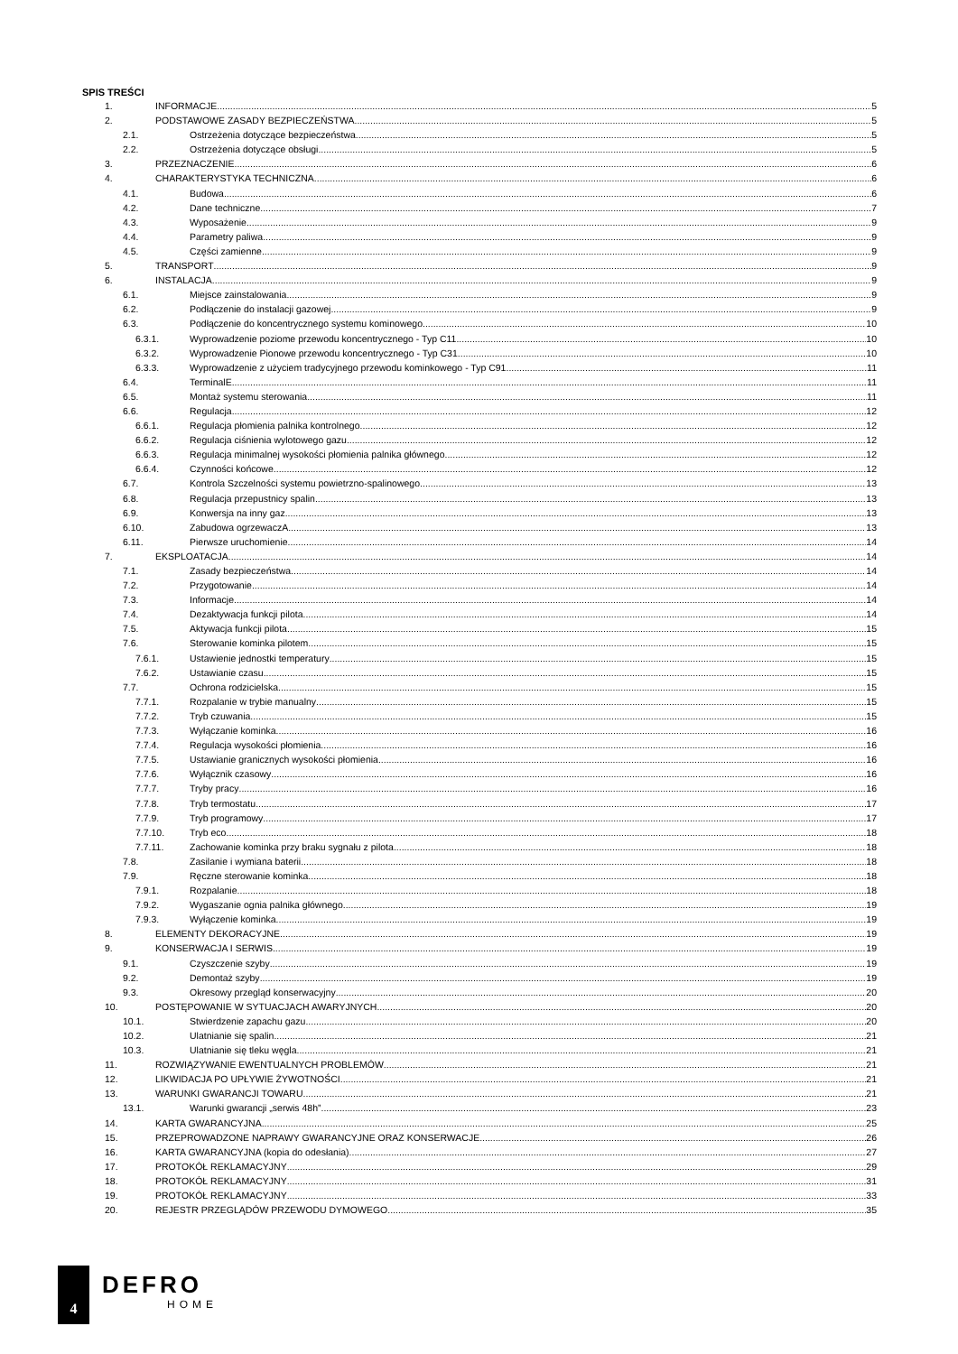SPIS TREŚCI
1. INFORMACJE 5
2. PODSTAWOWE ZASADY BEZPIECZEŃSTWA 5
2.1. Ostrzeżenia dotyczące bezpieczeństwa 5
2.2. Ostrzeżenia dotyczące obsługi 5
3. PRZEZNACZENIE 6
4. CHARAKTERYSTYKA TECHNICZNA 6
4.1. Budowa 6
4.2. Dane techniczne 7
4.3. Wyposażenie 9
4.4. Parametry paliwa 9
4.5. Części zamienne 9
5. TRANSPORT 9
6. INSTALACJA 9
6.1. Miejsce zainstalowania 9
6.2. Podłączenie do instalacji gazowej 9
6.3. Podłączenie do koncentrycznego systemu kominowego 10
6.3.1. Wyprowadzenie poziome przewodu koncentrycznego - Typ C11 10
6.3.2. Wyprowadzenie Pionowe przewodu koncentrycznego - Typ C31 10
6.3.3. Wyprowadzenie z użyciem tradycyjnego przewodu kominkowego - Typ C91 11
6.4. TerminalE 11
6.5. Montaż systemu sterowania 11
6.6. Regulacja 12
6.6.1. Regulacja płomienia palnika kontrolnego 12
6.6.2. Regulacja ciśnienia wylotowego gazu 12
6.6.3. Regulacja minimalnej wysokości płomienia palnika głównego 12
6.6.4. Czynności końcowe 12
6.7. Kontrola Szczelności systemu powietrzno-spalinowego 13
6.8. Regulacja przepustnicy spalin 13
6.9. Konwersja na inny gaz 13
6.10. Zabudowa ogrzewaczA 13
6.11. Pierwsze uruchomienie 14
7. EKSPLOATACJA 14
7.1. Zasady bezpieczeństwa 14
7.2. Przygotowanie 14
7.3. Informacje 14
7.4. Dezaktywacja funkcji pilota 14
7.5. Aktywacja funkcji pilota 15
7.6. Sterowanie kominka pilotem 15
7.6.1. Ustawienie jednostki temperatury 15
7.6.2. Ustawianie czasu 15
7.7. Ochrona rodzicielska 15
7.7.1. Rozpalanie w trybie manualny 15
7.7.2. Tryb czuwania 15
7.7.3. Wyłączanie kominka 16
7.7.4. Regulacja wysokości płomienia 16
7.7.5. Ustawianie granicznych wysokości płomienia 16
7.7.6. Wyłącznik czasowy 16
7.7.7. Tryby pracy 16
7.7.8. Tryb termostatu 17
7.7.9. Tryb programowy 17
7.7.10. Tryb eco 18
7.7.11. Zachowanie kominka przy braku sygnału z pilota 18
7.8. Zasilanie i wymiana baterii 18
7.9. Ręczne sterowanie kominka 18
7.9.1. Rozpalanie 18
7.9.2. Wygaszanie ognia palnika głównego 19
7.9.3. Wyłączenie kominka 19
8. ELEMENTY DEKORACYJNE 19
9. KONSERWACJA I SERWIS 19
9.1. Czyszczenie szyby 19
9.2. Demontaż szyby 19
9.3. Okresowy przegląd konserwacyjny 20
10. POSTĘPOWANIE W SYTUACJACH AWARYJNYCH 20
10.1. Stwierdzenie zapachu gazu 20
10.2. Ulatnianie się spalin 21
10.3. Ulatnianie się tleku węgla 21
11. ROZWIĄZYWANIE EWENTUALNYCH PROBLEMÓW 21
12. LIKWIDACJA PO UPŁYWIE ŻYWOTNOŚCI 21
13. WARUNKI GWARANCJI TOWARU 21
13.1. Warunki gwarancji „serwis 48h” 23
14. KARTA GWARANCYJNA 25
15. PRZEPROWADZONE NAPRAWY GWARANCYJNE ORAZ KONSERWACJE 26
16. KARTA GWARANCYJNA (kopia do odesłania) 27
17. PROTOKÓŁ REKLAMACYJNY 29
18. PROTOKÓŁ REKLAMACYJNY 31
19. PROTOKÓŁ REKLAMACYJNY 33
20. REJESTR PRZEGLĄDÓW PRZEWODU DYMOWEGO 35
4
DEFRO
HOME